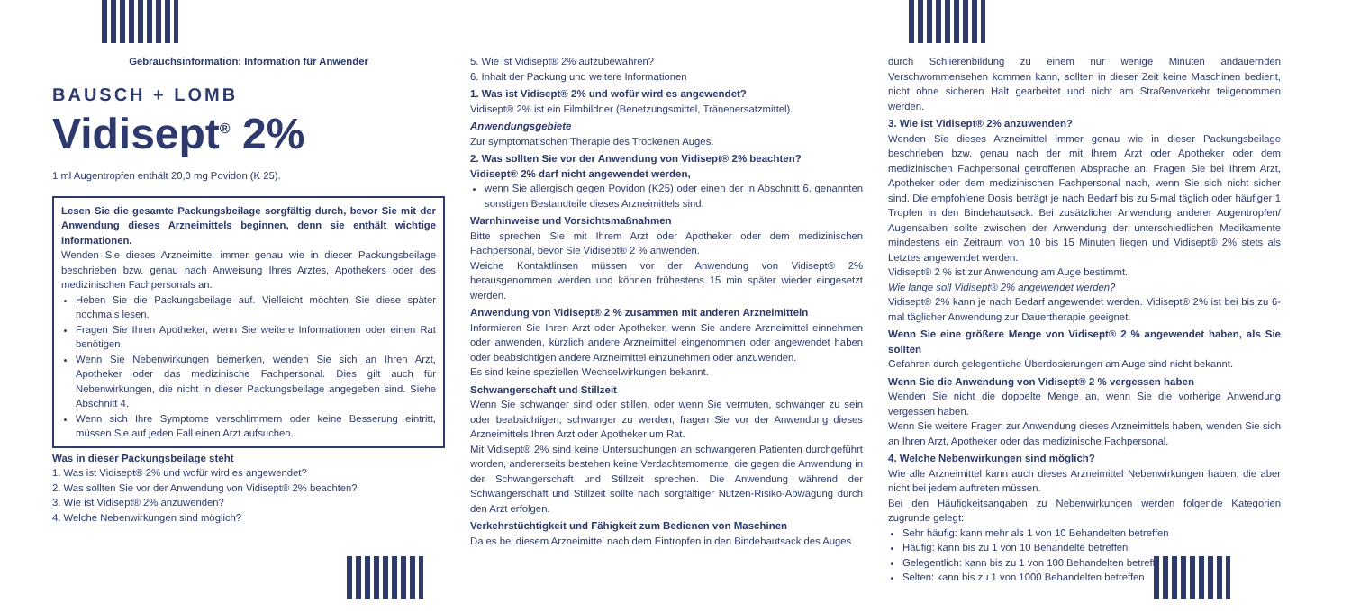Gebrauchsinformation: Information für Anwender
BAUSCH + LOMB
Vidisept<sup>®</sup> 2%
1 ml Augentropfen enthält 20,0 mg Povidon (K 25).
Lesen Sie die gesamte Packungsbeilage sorgfältig durch, bevor Sie mit der Anwendung dieses Arzneimittels beginnen, denn sie enthält wichtige Informationen.
Wenden Sie dieses Arzneimittel immer genau wie in dieser Packungsbeilage beschrieben bzw. genau nach Anweisung Ihres Arztes, Apothekers oder des medizinischen Fachpersonals an.
Heben Sie die Packungsbeilage auf. Vielleicht möchten Sie diese später nochmals lesen.
Fragen Sie Ihren Apotheker, wenn Sie weitere Informationen oder einen Rat benötigen.
Wenn Sie Nebenwirkungen bemerken, wenden Sie sich an Ihren Arzt, Apotheker oder das medizinische Fachpersonal. Dies gilt auch für Nebenwirkungen, die nicht in dieser Packungsbeilage angegeben sind. Siehe Abschnitt 4.
Wenn sich Ihre Symptome verschlimmern oder keine Besserung eintritt, müssen Sie auf jeden Fall einen Arzt aufsuchen.
Was in dieser Packungsbeilage steht
1. Was ist Vidisept® 2% und wofür wird es angewendet?
2. Was sollten Sie vor der Anwendung von Vidisept® 2% beachten?
3. Wie ist Vidisept® 2% anzuwenden?
4. Welche Nebenwirkungen sind möglich?
5. Wie ist Vidisept® 2% aufzubewahren?
6. Inhalt der Packung und weitere Informationen
1. Was ist Vidisept® 2% und wofür wird es angewendet?
Vidisept® 2% ist ein Filmbildner (Benetzungsmittel, Tränenersatzmittel).
Anwendungsgebiete
Zur symptomatischen Therapie des Trockenen Auges.
2. Was sollten Sie vor der Anwendung von Vidisept® 2% beachten?
Vidisept® 2% darf nicht angewendet werden,
wenn Sie allergisch gegen Povidon (K25) oder einen der in Abschnitt 6. genannten sonstigen Bestandteile dieses Arzneimittels sind.
Warnhinweise und Vorsichtsmaßnahmen
Bitte sprechen Sie mit Ihrem Arzt oder Apotheker oder dem medizinischen Fachpersonal, bevor Sie Vidisept® 2 % anwenden.
Weiche Kontaktlinsen müssen vor der Anwendung von Vidisept® 2% herausgenommen werden und können frühestens 15 min später wieder eingesetzt werden.
Anwendung von Vidisept® 2 % zusammen mit anderen Arzneimitteln
Informieren Sie Ihren Arzt oder Apotheker, wenn Sie andere Arzneimittel einnehmen oder anwenden, kürzlich andere Arzneimittel eingenommen oder angewendet haben oder beabsichtigen andere Arzneimittel einzunehmen oder anzuwenden.
Es sind keine speziellen Wechselwirkungen bekannt.
Schwangerschaft und Stillzeit
Wenn Sie schwanger sind oder stillen, oder wenn Sie vermuten, schwanger zu sein oder beabsichtigen, schwanger zu werden, fragen Sie vor der Anwendung dieses Arzneimittels Ihren Arzt oder Apotheker um Rat.
Mit Vidisept® 2% sind keine Untersuchungen an schwangeren Patienten durchgeführt worden, andererseits bestehen keine Verdachtsmomente, die gegen die Anwendung in der Schwangerschaft und Stillzeit sprechen. Die Anwendung während der Schwangerschaft und Stillzeit sollte nach sorgfältiger Nutzen-Risiko-Abwägung durch den Arzt erfolgen.
Verkehrstüchtigkeit und Fähigkeit zum Bedienen von Maschinen
Da es bei diesem Arzneimittel nach dem Eintropfen in den Bindehautsack des Auges
durch Schlierenbildung zu einem nur wenige Minuten andauernden Verschwommensehen kommen kann, sollten in dieser Zeit keine Maschinen bedient, nicht ohne sicheren Halt gearbeitet und nicht am Straßenverkehr teilgenommen werden.
3. Wie ist Vidisept® 2% anzuwenden?
Wenden Sie dieses Arzneimittel immer genau wie in dieser Packungsbeilage beschrieben bzw. genau nach der mit Ihrem Arzt oder Apotheker oder dem medizinischen Fachpersonal getroffenen Absprache an. Fragen Sie bei Ihrem Arzt, Apotheker oder dem medizinischen Fachpersonal nach, wenn Sie sich nicht sicher sind. Die empfohlene Dosis beträgt je nach Bedarf bis zu 5-mal täglich oder häufiger 1 Tropfen in den Bindehautsack. Bei zusätzlicher Anwendung anderer Augentropfen/ Augensalben sollte zwischen der Anwendung der unterschiedlichen Medikamente mindestens ein Zeitraum von 10 bis 15 Minuten liegen und Vidisept® 2% stets als Letztes angewendet werden.
Vidisept® 2 % ist zur Anwendung am Auge bestimmt.
Wie lange soll Vidisept® 2% angewendet werden?
Vidisept® 2% kann je nach Bedarf angewendet werden. Vidisept® 2% ist bei bis zu 6-mal täglicher Anwendung zur Dauertherapie geeignet.
Wenn Sie eine größere Menge von Vidisept® 2 % angewendet haben, als Sie sollten
Gefahren durch gelegentliche Überdosierungen am Auge sind nicht bekannt.
Wenn Sie die Anwendung von Vidisept® 2 % vergessen haben
Wenden Sie nicht die doppelte Menge an, wenn Sie die vorherige Anwendung vergessen haben.
Wenn Sie weitere Fragen zur Anwendung dieses Arzneimittels haben, wenden Sie sich an Ihren Arzt, Apotheker oder das medizinische Fachpersonal.
4. Welche Nebenwirkungen sind möglich?
Wie alle Arzneimittel kann auch dieses Arzneimittel Nebenwirkungen haben, die aber nicht bei jedem auftreten müssen.
Bei den Häufigkeitsangaben zu Nebenwirkungen werden folgende Kategorien zugrunde gelegt:
Sehr häufig: kann mehr als 1 von 10 Behandelten betreffen
Häufig: kann bis zu 1 von 10 Behandelte betreffen
Gelegentlich: kann bis zu 1 von 100 Behandelten betreffen
Selten: kann bis zu 1 von 1000 Behandelten betreffen